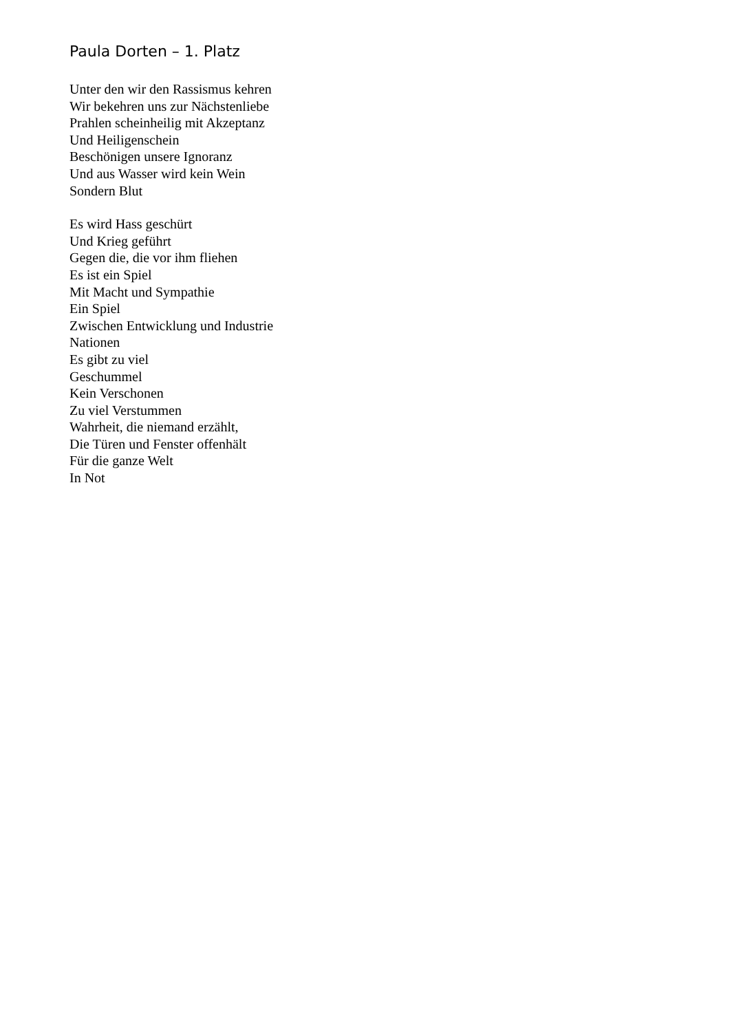Paula Dorten – 1. Platz
Unter den wir den Rassismus kehren
Wir bekehren uns zur Nächstenliebe
Prahlen scheinheilig mit Akzeptanz
Und Heiligenschein
Beschönigen unsere Ignoranz
Und aus Wasser wird kein Wein
Sondern Blut
Es wird Hass geschürt
Und Krieg geführt
Gegen die, die vor ihm fliehen
Es ist ein Spiel
Mit Macht und Sympathie
Ein Spiel
Zwischen Entwicklung und Industrie
Nationen
Es gibt zu viel
Geschummel
Kein Verschonen
Zu viel Verstummen
Wahrheit, die niemand erzählt,
Die Türen und Fenster offenhält
Für die ganze Welt
In Not